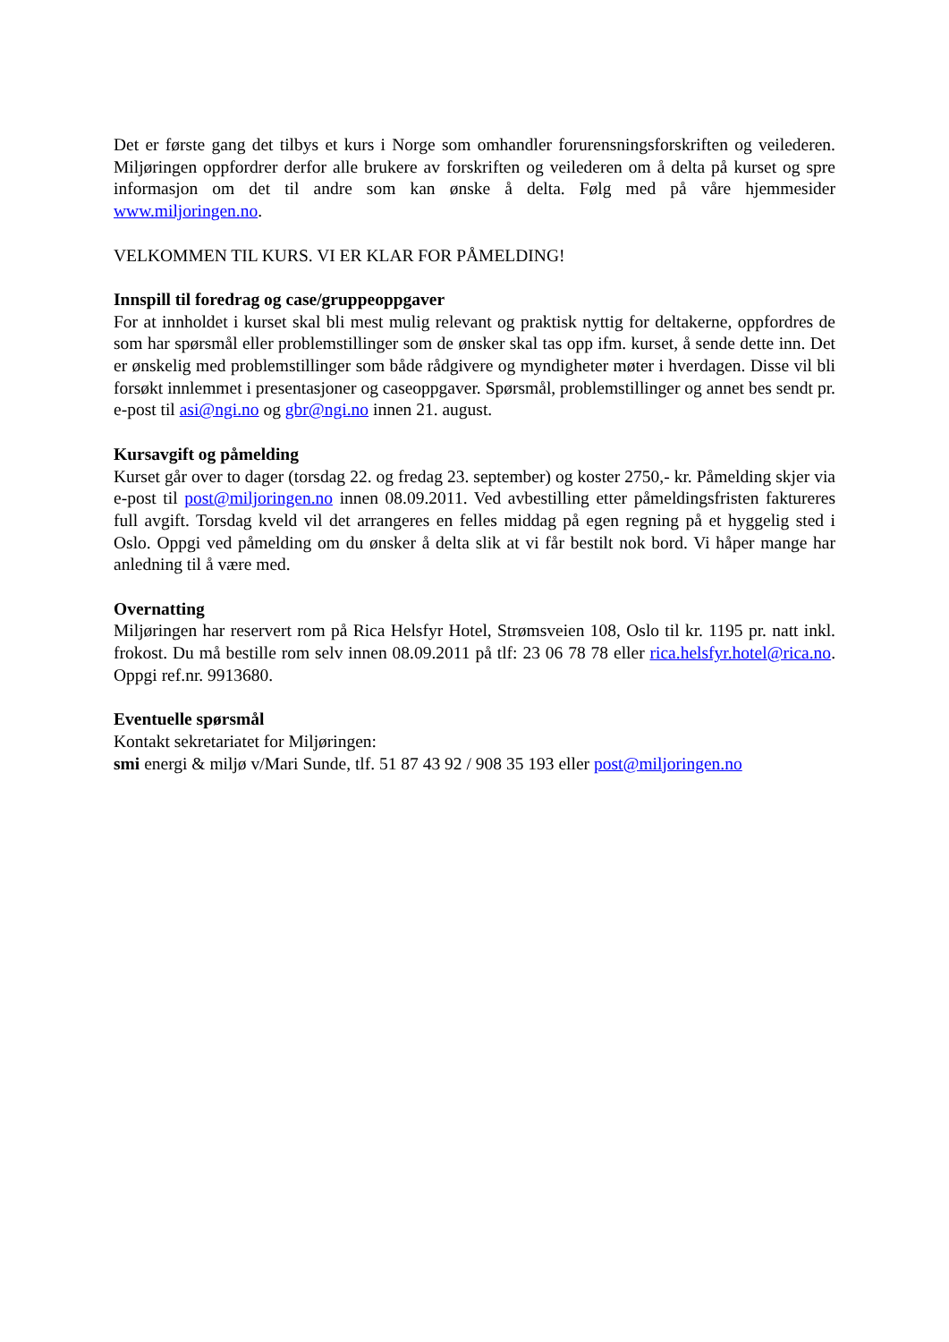Det er første gang det tilbys et kurs i Norge som omhandler forurensningsforskriften og veilederen. Miljøringen oppfordrer derfor alle brukere av forskriften og veilederen om å delta på kurset og spre informasjon om det til andre som kan ønske å delta. Følg med på våre hjemmesider www.miljoringen.no.
VELKOMMEN TIL KURS. VI ER KLAR FOR PÅMELDING!
Innspill til foredrag og case/gruppeoppgaver
For at innholdet i kurset skal bli mest mulig relevant og praktisk nyttig for deltakerne, oppfordres de som har spørsmål eller problemstillinger som de ønsker skal tas opp ifm. kurset, å sende dette inn. Det er ønskelig med problemstillinger som både rådgivere og myndigheter møter i hverdagen. Disse vil bli forsøkt innlemmet i presentasjoner og caseoppgaver. Spørsmål, problemstillinger og annet bes sendt pr. e-post til asi@ngi.no og gbr@ngi.no innen 21. august.
Kursavgift og påmelding
Kurset går over to dager (torsdag 22. og fredag 23. september) og koster 2750,- kr. Påmelding skjer via e-post til post@miljoringen.no innen 08.09.2011. Ved avbestilling etter påmeldingsfristen faktureres full avgift. Torsdag kveld vil det arrangeres en felles middag på egen regning på et hyggelig sted i Oslo. Oppgi ved påmelding om du ønsker å delta slik at vi får bestilt nok bord. Vi håper mange har anledning til å være med.
Overnatting
Miljøringen har reservert rom på Rica Helsfyr Hotel, Strømsveien 108, Oslo til kr. 1195 pr. natt inkl. frokost. Du må bestille rom selv innen 08.09.2011 på tlf: 23 06 78 78 eller rica.helsfyr.hotel@rica.no. Oppgi ref.nr. 9913680.
Eventuelle spørsmål
Kontakt sekretariatet for Miljøringen:
smi energi & miljø v/Mari Sunde, tlf. 51 87 43 92 / 908 35 193 eller post@miljoringen.no